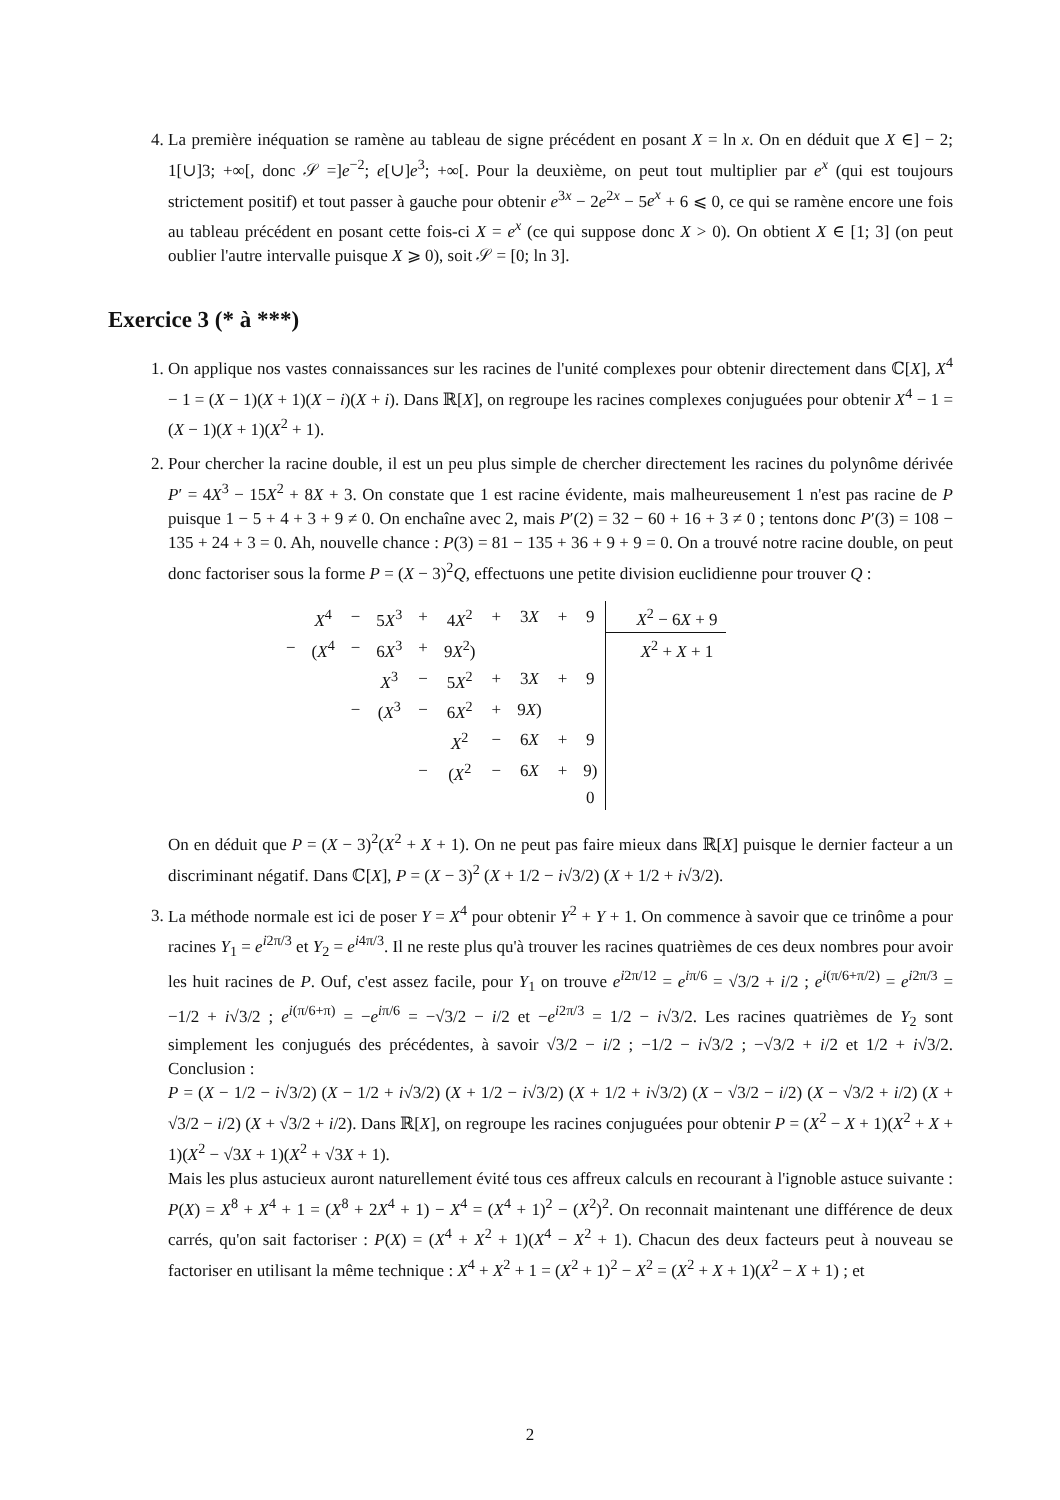4. La première inéquation se ramène au tableau de signe précédent en posant X = ln x. On en déduit que X ∈] − 2; 1[∪]3; +∞[, donc 𝒮 =]e<sup>−2</sup>; e[∪]e<sup>3</sup>; +∞[. Pour la deuxième, on peut tout multiplier par e<sup>x</sup> (qui est toujours strictement positif) et tout passer à gauche pour obtenir e<sup>3x</sup> − 2e<sup>2x</sup> − 5e<sup>x</sup> + 6 ⩽ 0, ce qui se ramène encore une fois au tableau précédent en posant cette fois-ci X = e<sup>x</sup> (ce qui suppose donc X > 0). On obtient X ∈ [1; 3] (on peut oublier l'autre intervalle puisque X ⩾ 0), soit 𝒮 = [0; ln 3].
Exercice 3 (* à ***)
1. On applique nos vastes connaissances sur les racines de l'unité complexes pour obtenir directement dans ℂ[X], X<sup>4</sup> − 1 = (X − 1)(X + 1)(X − i)(X + i). Dans ℝ[X], on regroupe les racines complexes conjuguées pour obtenir X<sup>4</sup> − 1 = (X − 1)(X + 1)(X<sup>2</sup> + 1).
2. Pour chercher la racine double, il est un peu plus simple de chercher directement les racines du polynôme dérivée P′ = 4X<sup>3</sup> − 15X<sup>2</sup> + 8X + 3. On constate que 1 est racine évidente, mais malheureusement 1 n'est pas racine de P puisque 1 − 5 + 4 + 3 + 9 ≠ 0. On enchaîne avec 2, mais P′(2) = 32 − 60 + 16 + 3 ≠ 0 ; tentons donc P′(3) = 108 − 135 + 24 + 3 = 0. Ah, nouvelle chance : P(3) = 81 − 135 + 36 + 9 + 9 = 0. On a trouvé notre racine double, on peut donc factoriser sous la forme P = (X − 3)<sup>2</sup>Q, effectuons une petite division euclidienne pour trouver Q :
| | X<sup>4</sup> | − | 5 X<sup>3</sup> | + | 4 X<sup>2</sup> | + | 3 X | + | 9 | X<sup>2</sup> − 6 X + 9 |
| − | ( X<sup>4</sup> | − | 6 X<sup>3</sup> | + | 9 X<sup>2</sup>) | | | | | X<sup>2</sup> + X + 1 |
| | | | X<sup>3</sup> | − | 5 X<sup>2</sup> | + | 3 X | + | 9 | |
| | | − | ( X<sup>3</sup> | − | 6 X<sup>2</sup> | + | 9 X ) | | | |
| | | | | | X<sup>2</sup> | − | 6 X | + | 9 | |
| | | | | − | ( X<sup>2</sup> | − | 6 X | + | 9) | |
| | | | | | | | | | 0 | |
On en déduit que P = (X − 3)<sup>2</sup>(X<sup>2</sup> + X + 1). On ne peut pas faire mieux dans ℝ[X] puisque le dernier facteur a un discriminant négatif. Dans ℂ[X], P = (X − 3)<sup>2</sup> (X + 1/2 − i√3/2) (X + 1/2 + i√3/2).
3. La méthode normale est ici de poser Y = X<sup>4</sup> pour obtenir Y<sup>2</sup> + Y + 1. On commence à savoir que ce trinôme a pour racines Y<sub>1</sub> = e<sup>i2π/3</sup> et Y<sub>2</sub> = e<sup>i4π/3</sup>. Il ne reste plus qu'à trouver les racines quatrièmes de ces deux nombres pour avoir les huit racines de P. Ouf, c'est assez facile, pour Y<sub>1</sub> on trouve e<sup>i2π/12</sup> = e<sup>iπ/6</sup> = √3/2 + i/2 ; e<sup>i(π/6+π/2)</sup> = e<sup>i2π/3</sup> = −1/2 + i√3/2 ; e<sup>i(π/6+π)</sup> = −e<sup>iπ/6</sup> = −√3/2 − i/2 et −e<sup>i2π/3</sup> = 1/2 − i√3/2. Les racines quatrièmes de Y<sub>2</sub> sont simplement les conjugués des précédentes, à savoir √3/2 − i/2 ; −1/2 − i√3/2 ; −√3/2 + i/2 et 1/2 + i√3/2. Conclusion :
P = (X − 1/2 − i√3/2) (X − 1/2 + i√3/2) (X + 1/2 − i√3/2) (X + 1/2 + i√3/2) (X − √3/2 − i/2) (X − √3/2 + i/2) (X + √3/2 − i/2) (X + √3/2 + i/2). Dans ℝ[X], on regroupe les racines conjuguées pour obtenir P = (X<sup>2</sup> − X + 1)(X<sup>2</sup> + X + 1)(X<sup>2</sup> − √3X + 1)(X<sup>2</sup> + √3X + 1).
Mais les plus astucieux auront naturellement évité tous ces affreux calculs en recourant à l'ignoble astuce suivante : P(X) = X<sup>8</sup> + X<sup>4</sup> + 1 = (X<sup>8</sup> + 2X<sup>4</sup> + 1) − X<sup>4</sup> = (X<sup>4</sup> + 1)<sup>2</sup> − (X<sup>2</sup>)<sup>2</sup>. On reconnait maintenant une différence de deux carrés, qu'on sait factoriser : P(X) = (X<sup>4</sup> + X<sup>2</sup> + 1)(X<sup>4</sup> − X<sup>2</sup> + 1). Chacun des deux facteurs peut à nouveau se factoriser en utilisant la même technique : X<sup>4</sup> + X<sup>2</sup> + 1 = (X<sup>2</sup> + 1)<sup>2</sup> − X<sup>2</sup> = (X<sup>2</sup> + X + 1)(X<sup>2</sup> − X + 1) ; et
2